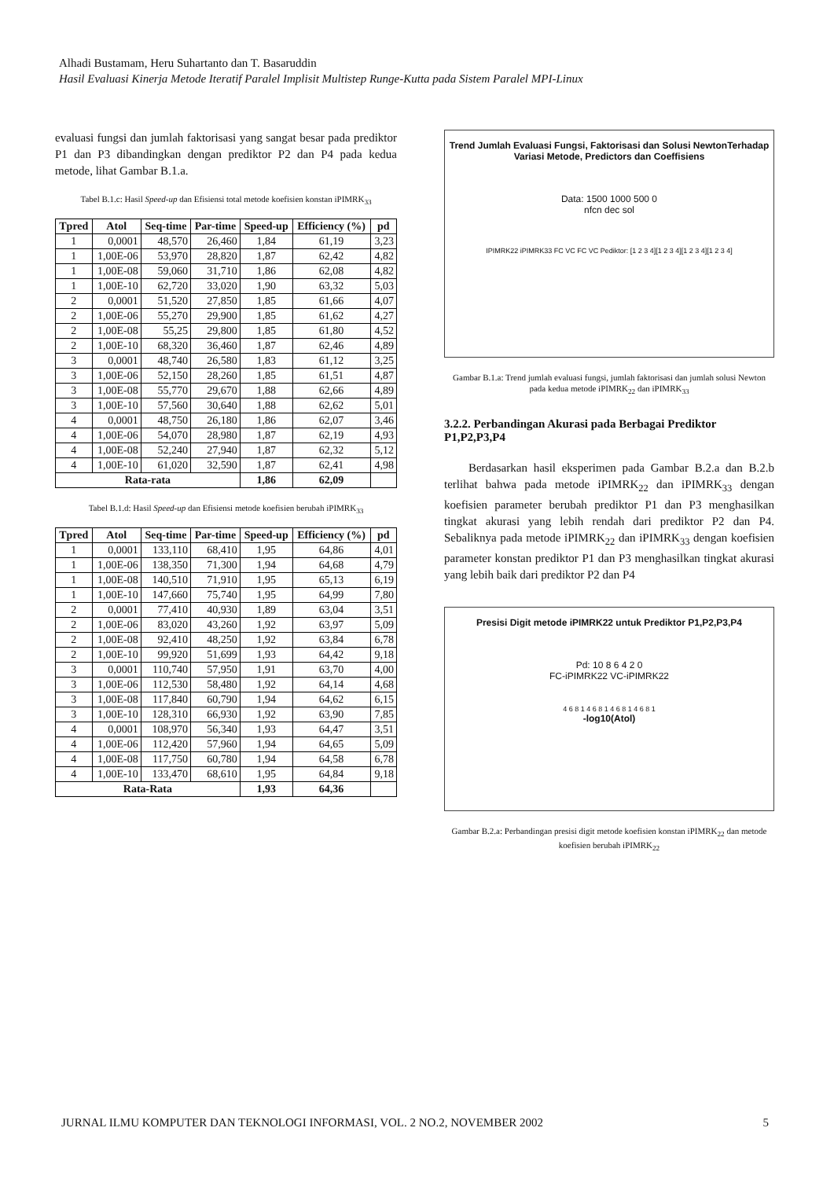Alhadi Bustamam, Heru Suhartanto dan T. Basaruddin
Hasil Evaluasi Kinerja Metode Iteratif Paralel Implisit Multistep Runge-Kutta pada Sistem Paralel MPI-Linux
evaluasi fungsi dan jumlah faktorisasi yang sangat besar pada prediktor P1 dan P3 dibandingkan dengan prediktor P2 dan P4 pada kedua metode, lihat Gambar B.1.a.
Tabel B.1.c: Hasil Speed-up dan Efisiensi total metode koefisien konstan iPIMRK<sub>33</sub>
| Tpred | Atol | Seq-time | Par-time | Speed-up | Efficiency (%) | pd |
| --- | --- | --- | --- | --- | --- | --- |
| 1 | 0,0001 | 48,570 | 26,460 | 1,84 | 61,19 | 3,23 |
| 1 | 1,00E-06 | 53,970 | 28,820 | 1,87 | 62,42 | 4,82 |
| 1 | 1,00E-08 | 59,060 | 31,710 | 1,86 | 62,08 | 4,82 |
| 1 | 1,00E-10 | 62,720 | 33,020 | 1,90 | 63,32 | 5,03 |
| 2 | 0,0001 | 51,520 | 27,850 | 1,85 | 61,66 | 4,07 |
| 2 | 1,00E-06 | 55,270 | 29,900 | 1,85 | 61,62 | 4,27 |
| 2 | 1,00E-08 | 55,25 | 29,800 | 1,85 | 61,80 | 4,52 |
| 2 | 1,00E-10 | 68,320 | 36,460 | 1,87 | 62,46 | 4,89 |
| 3 | 0,0001 | 48,740 | 26,580 | 1,83 | 61,12 | 3,25 |
| 3 | 1,00E-06 | 52,150 | 28,260 | 1,85 | 61,51 | 4,87 |
| 3 | 1,00E-08 | 55,770 | 29,670 | 1,88 | 62,66 | 4,89 |
| 3 | 1,00E-10 | 57,560 | 30,640 | 1,88 | 62,62 | 5,01 |
| 4 | 0,0001 | 48,750 | 26,180 | 1,86 | 62,07 | 3,46 |
| 4 | 1,00E-06 | 54,070 | 28,980 | 1,87 | 62,19 | 4,93 |
| 4 | 1,00E-08 | 52,240 | 27,940 | 1,87 | 62,32 | 5,12 |
| 4 | 1,00E-10 | 61,020 | 32,590 | 1,87 | 62,41 | 4,98 |
| Rata-rata | | | | 1,86 | 62,09 | |
Tabel B.1.d: Hasil Speed-up dan Efisiensi metode koefisien berubah iPIMRK<sub>33</sub>
| Tpred | Atol | Seq-time | Par-time | Speed-up | Efficiency (%) | pd |
| --- | --- | --- | --- | --- | --- | --- |
| 1 | 0,0001 | 133,110 | 68,410 | 1,95 | 64,86 | 4,01 |
| 1 | 1,00E-06 | 138,350 | 71,300 | 1,94 | 64,68 | 4,79 |
| 1 | 1,00E-08 | 140,510 | 71,910 | 1,95 | 65,13 | 6,19 |
| 1 | 1,00E-10 | 147,660 | 75,740 | 1,95 | 64,99 | 7,80 |
| 2 | 0,0001 | 77,410 | 40,930 | 1,89 | 63,04 | 3,51 |
| 2 | 1,00E-06 | 83,020 | 43,260 | 1,92 | 63,97 | 5,09 |
| 2 | 1,00E-08 | 92,410 | 48,250 | 1,92 | 63,84 | 6,78 |
| 2 | 1,00E-10 | 99,920 | 51,699 | 1,93 | 64,42 | 9,18 |
| 3 | 0,0001 | 110,740 | 57,950 | 1,91 | 63,70 | 4,00 |
| 3 | 1,00E-06 | 112,530 | 58,480 | 1,92 | 64,14 | 4,68 |
| 3 | 1,00E-08 | 117,840 | 60,790 | 1,94 | 64,62 | 6,15 |
| 3 | 1,00E-10 | 128,310 | 66,930 | 1,92 | 63,90 | 7,85 |
| 4 | 0,0001 | 108,970 | 56,340 | 1,93 | 64,47 | 3,51 |
| 4 | 1,00E-06 | 112,420 | 57,960 | 1,94 | 64,65 | 5,09 |
| 4 | 1,00E-08 | 117,750 | 60,780 | 1,94 | 64,58 | 6,78 |
| 4 | 1,00E-10 | 133,470 | 68,610 | 1,95 | 64,84 | 9,18 |
| Rata-Rata | | | | 1,93 | 64,36 | |
Trend Jumlah Evaluasi Fungsi, Faktorisasi dan Solusi NewtonTerhadap Variasi Metode, Predictors dan Coeffisiens
Data: 1500 1000 500 0
nfcn dec sol
IPIMRK22 iPIMRK33 FC VC FC VC Pediktor: [1 2 3 4][1 2 3 4][1 2 3 4][1 2 3 4]
Gambar B.1.a: Trend jumlah evaluasi fungsi, jumlah faktorisasi dan jumlah solusi Newton pada kedua metode iPIMRK<sub>22</sub> dan iPIMRK<sub>33</sub>
3.2.2. Perbandingan Akurasi pada Berbagai Prediktor P1,P2,P3,P4
Berdasarkan hasil eksperimen pada Gambar B.2.a dan B.2.b terlihat bahwa pada metode iPIMRK<sub>22</sub> dan iPIMRK<sub>33</sub> dengan koefisien parameter berubah prediktor P1 dan P3 menghasilkan tingkat akurasi yang lebih rendah dari prediktor P2 dan P4. Sebaliknya pada metode iPIMRK<sub>22</sub> dan iPIMRK<sub>33</sub> dengan koefisien parameter konstan prediktor P1 dan P3 menghasilkan tingkat akurasi yang lebih baik dari prediktor P2 dan P4
Presisi Digit metode iPIMRK22 untuk Prediktor P1,P2,P3,P4
Pd: 10 8 6 4 2 0
FC-iPIMRK22 VC-iPIMRK22
4 6 8 1 4 6 8 1 4 6 8 1 4 6 8 1
-log10(Atol)
Gambar B.2.a: Perbandingan presisi digit metode koefisien konstan iPIMRK<sub>22</sub> dan metode koefisien berubah iPIMRK<sub>22</sub>
JURNAL ILMU KOMPUTER DAN TEKNOLOGI INFORMASI, VOL. 2 NO.2, NOVEMBER 2002 5